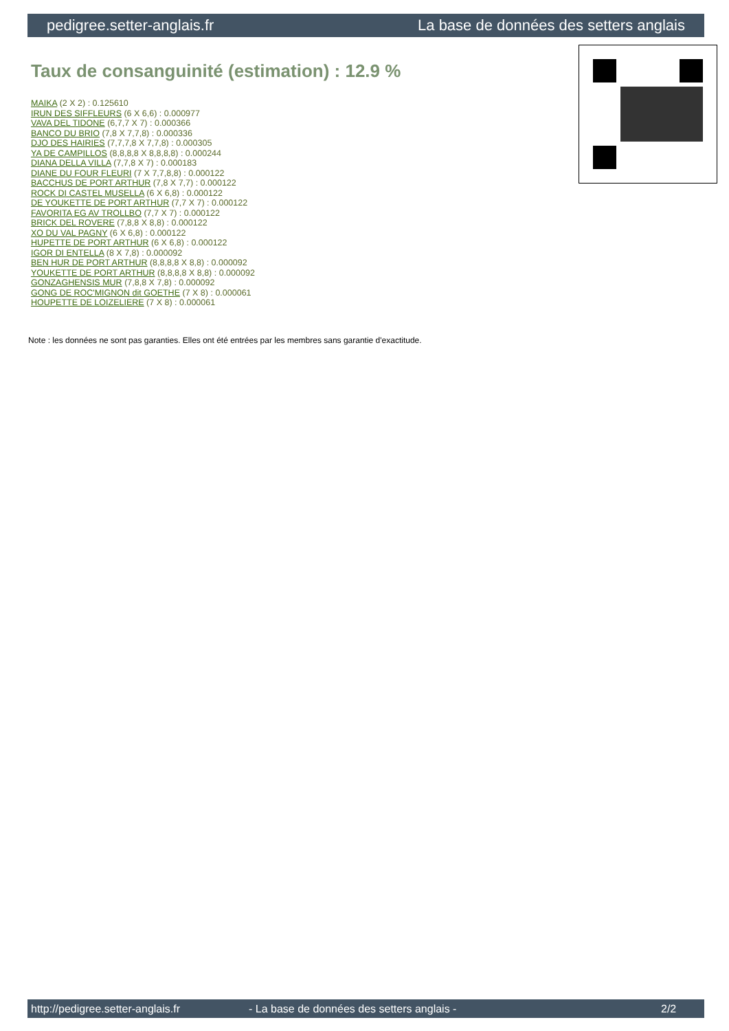pedigree.setter-anglais.fr La base de données des setters anglais
Taux de consanguinité (estimation) : 12.9 %
MAIKA (2 X 2) : 0.125610
IRUN DES SIFFLEURS (6 X 6,6) : 0.000977
VAVA DEL TIDONE (6,7,7 X 7) : 0.000366
BANCO DU BRIO (7,8 X 7,7,8) : 0.000336
DJO DES HAIRIES (7,7,7,8 X 7,7,8) : 0.000305
YA DE CAMPILLOS (8,8,8,8 X 8,8,8,8) : 0.000244
DIANA DELLA VILLA (7,7,8 X 7) : 0.000183
DIANE DU FOUR FLEURI (7 X 7,7,8,8) : 0.000122
BACCHUS DE PORT ARTHUR (7,8 X 7,7) : 0.000122
ROCK DI CASTEL MUSELLA (6 X 6,8) : 0.000122
DE YOUKETTE DE PORT ARTHUR (7,7 X 7) : 0.000122
FAVORITA EG AV TROLLBO (7,7 X 7) : 0.000122
BRICK DEL ROVERE (7,8,8 X 8,8) : 0.000122
XO DU VAL PAGNY (6 X 6,8) : 0.000122
HUPETTE DE PORT ARTHUR (6 X 6,8) : 0.000122
IGOR DI ENTELLA (8 X 7,8) : 0.000092
BEN HUR DE PORT ARTHUR (8,8,8,8 X 8,8) : 0.000092
YOUKETTE DE PORT ARTHUR (8,8,8,8 X 8,8) : 0.000092
GONZAGHENSIS MUR (7,8,8 X 7,8) : 0.000092
GONG DE ROC'MIGNON dit GOETHE (7 X 8) : 0.000061
HOUPETTE DE LOIZELIERE (7 X 8) : 0.000061
Note : les données ne sont pas garanties. Elles ont été entrées par les membres sans garantie d'exactitude.
http://pedigree.setter-anglais.fr - La base de données des setters anglais - 2/2